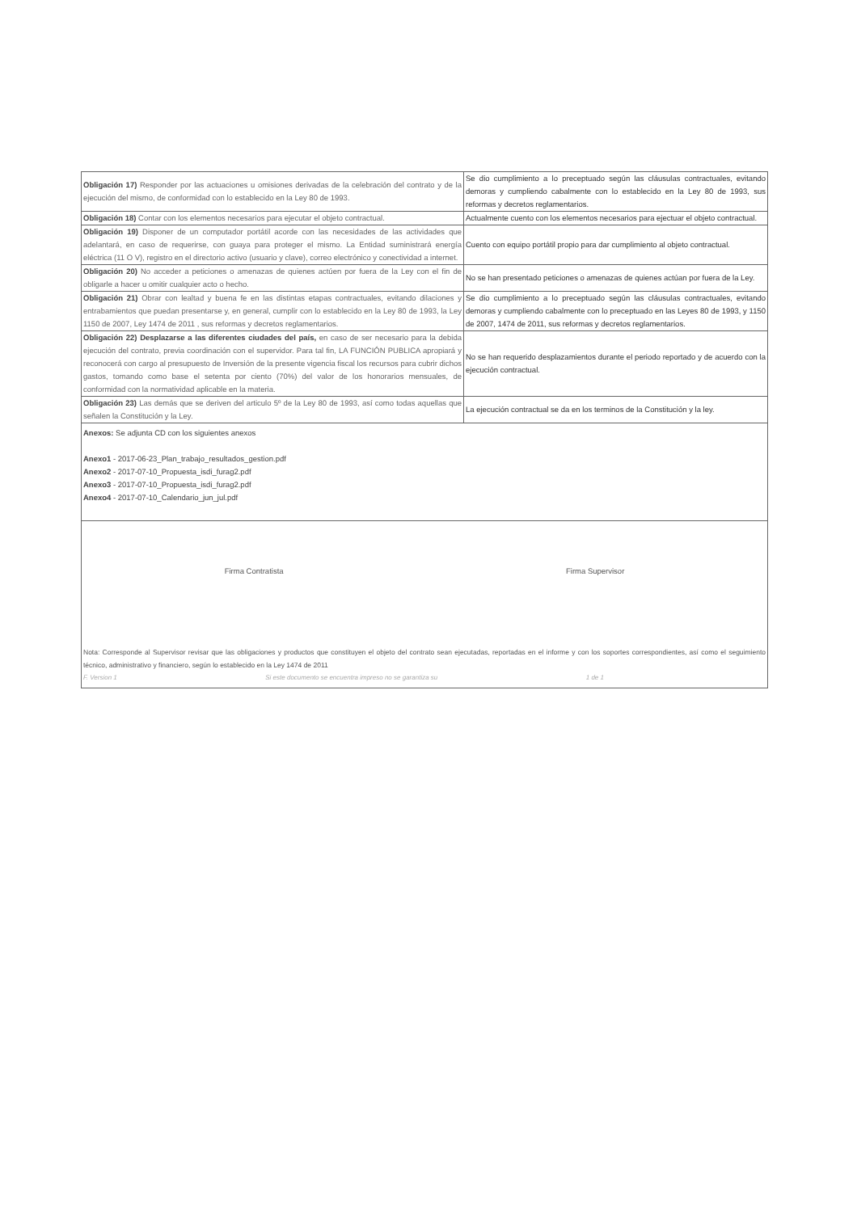| Obligación 17) Responder por las actuaciones u omisiones derivadas de la celebración del contrato y de la ejecución del mismo, de conformidad con lo establecido en la Ley 80 de 1993. | Se dio cumplimiento a lo preceptuado según las cláusulas contractuales, evitando demoras y cumpliendo cabalmente con lo establecido en la Ley 80 de 1993, sus reformas y decretos reglamentarios. |
| Obligación 18) Contar con los elementos necesarios para ejecutar el objeto contractual. | Actualmente cuento con los elementos necesarios para ejectuar el objeto contractual. |
| Obligación 19) Disponer de un computador portátil acorde con las necesidades de las actividades que adelantará, en caso de requerirse, con guaya para proteger el mismo. La Entidad suministrará energía eléctrica (11 O V), registro en el directorio activo (usuario y clave), correo electrónico y conectividad a internet. | Cuento con equipo portátil propio para dar cumplimiento al objeto contractual. |
| Obligación 20) No acceder a peticiones o amenazas de quienes actúen por fuera de la Ley con el fin de obligarle a hacer u omitir cualquier acto o hecho. | No se han presentado peticiones o amenazas de quienes actúan por fuera de la Ley. |
| Obligación 21) Obrar con lealtad y buena fe en las distintas etapas contractuales, evitando dilaciones y entrabamientos que puedan presentarse y, en general, cumplir con lo establecido en la Ley 80 de 1993, la Ley 1150 de 2007, Ley 1474 de 2011 , sus reformas y decretos reglamentarios. | Se dio cumplimiento a lo preceptuado según las cláusulas contractuales, evitando demoras y cumpliendo cabalmente con lo preceptuado en las Leyes 80 de 1993, y 1150 de 2007, 1474 de 2011, sus reformas y decretos reglamentarios. |
| Obligación 22) Desplazarse a las diferentes ciudades del país, en caso de ser necesario para la debida ejecución del contrato, previa coordinación con el supervidor. Para tal fin, LA FUNCIÓN PUBLICA apropiará y reconocerá con cargo al presupuesto de Inversión de la presente vigencia fiscal los recursos para cubrir dichos gastos, tomando como base el setenta por ciento (70%) del valor de los honorarios mensuales, de conformidad con la normatividad aplicable en la materia. | No se han requerido desplazamientos durante el periodo reportado y de acuerdo con la ejecución contractual. |
| Obligación 23) Las demás que se deriven del articulo 5º de la Ley 80 de 1993, así como todas aquellas que señalen la Constitución y la Ley. | La ejecución contractual se da en los terminos de la Constitución y la ley. |
| Anexos: Se adjunta CD con los siguientes anexos Anexo1 - 2017-06-23_Plan_trabajo_resultados_gestion.pdf Anexo2 - 2017-07-10_Propuesta_isdi_furag2.pdf Anexo3 - 2017-07-10_Propuesta_isdi_furag2.pdf Anexo4 - 2017-07-10_Calendario_jun_jul.pdf | |
| Firma Contratista Firma Supervisor Nota: Corresponde al Supervisor revisar que las obligaciones y productos que constituyen el objeto del contrato sean ejecutadas, reportadas en el informe y con los soportes correspondientes, así como el seguimiento técnico, administrativo y financiero, según lo establecido en la Ley 1474 de 2011 F. Version 1 Si este documento se encuentra impreso no se garantiza su 1 de 1 | |